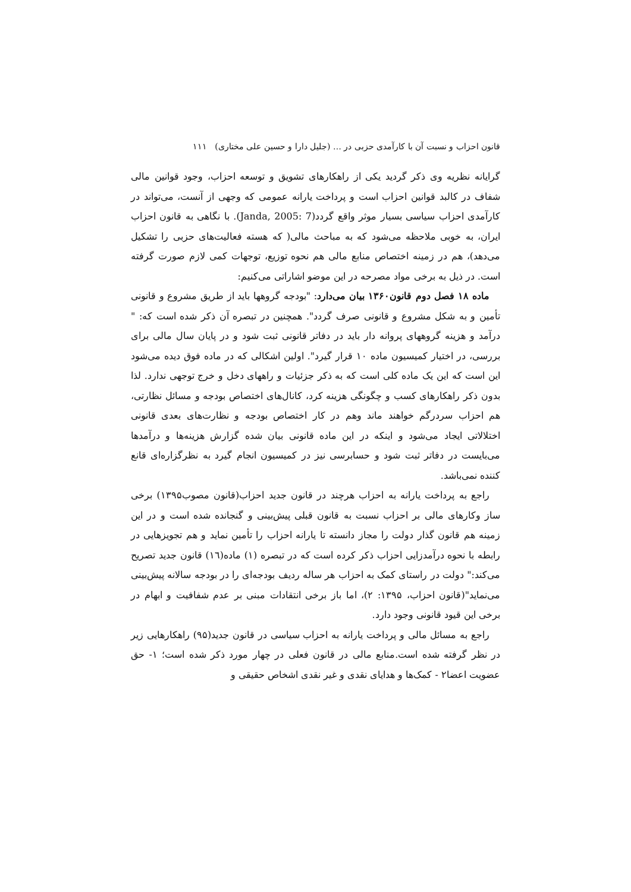قانون احزاب و نسبت آن با کارآمدی حزبی در … (جلیل دارا و حسین علی مختاری) ۱۱۱
گرایانه نظریه وی ذکر گردید یکی از راهکارهای تشویق و توسعه احزاب، وجود قوانین مالی شفاف در کالبد قوانین احزاب است و پرداخت یارانه عمومی که وجهی از آنست، می‌تواند در کارآمدی احزاب سیاسی بسیار موثر واقع گردد(Janda, 2005: 7). با نگاهی به قانون احزاب ایران، به خوبی ملاحظه می‌شود که به مباحث مالی( که هسته فعالیت‌های حزبی را تشکیل می‌دهد)، هم در زمینه اختصاص منابع مالی هم نحوه توزیع، توجهات کمی لازم صورت گرفته است. در ذیل به برخی مواد مصرحه در این موضو اشاراتی می‌کنیم:
ماده ۱۸ فصل دوم قانون۱۳۶۰ بیان می‌دارد: "بودجه گروهها باید از طریق مشروع و قانونی تأمین و به شکل مشروع و قانونی صرف گردد". همچنین در تبصره آن ذکر شده است که: " درآمد و هزینه گروههای پروانه دار باید در دفاتر قانونی ثبت شود و در پایان سال مالی برای بررسی، در اختیار کمیسیون ماده ۱۰ قرار گیرد". اولین اشکالی که در ماده فوق دیده می‌شود این است که این یک ماده کلی است که به ذکر جزئیات و راههای دخل و خرج توجهی ندارد. لذا بدون ذکر راهکارهای کسب و چگونگی هزینه کرد، کانال‌های اختصاص بودجه و مسائل نظارتی، هم احزاب سردرگم خواهند ماند وهم در کار اختصاص بودجه و نظارت‌های بعدی قانونی اختلالاتی ایجاد می‌شود و اینکه در این ماده قانونی بیان شده گزارش هزینه‌ها و درآمدها می‌بایست در دفاتر ثبت شود و حسابرسی نیز در کمیسیون انجام گیرد به نظرگزاره‌ای قانع کننده نمی‌باشد.
راجع به پرداخت یارانه به احزاب هرچند در قانون جدید احزاب(قانون مصوب۱۳۹۵) برخی ساز وکارهای مالی بر احزاب نسبت به قانون قبلی پیش‌بینی و گنجانده شده است و در این زمینه هم قانون گذار دولت را مجاز دانسته تا یارانه احزاب را تأمین نماید و هم تجویزهایی در رابطه با نحوه درآمدزایی احزاب ذکر کرده است که در تبصره (۱) ماده(۱٦) قانون جدید تصریح می‌کند:" دولت در راستای کمک به احزاب هر ساله ردیف بودجه‌ای را در بودجه سالانه پیش‌بینی می‌نماید"(قانون احزاب، ۱۳۹۵: ۲)، اما باز برخی انتقادات مبنی بر عدم شفافیت و ابهام در برخی این قیود قانونی وجود دارد.
راجع به مسائل مالی و پرداخت یارانه به احزاب سیاسی در قانون جدید(۹۵) راهکارهایی زیر در نظر گرفته شده است.منابع مالی در قانون فعلی در چهار مورد ذکر شده است؛ ۱- حق عضویت اعضا۲ - کمک‌ها و هدایای نقدی و غیر نقدی اشخاص حقیقی و